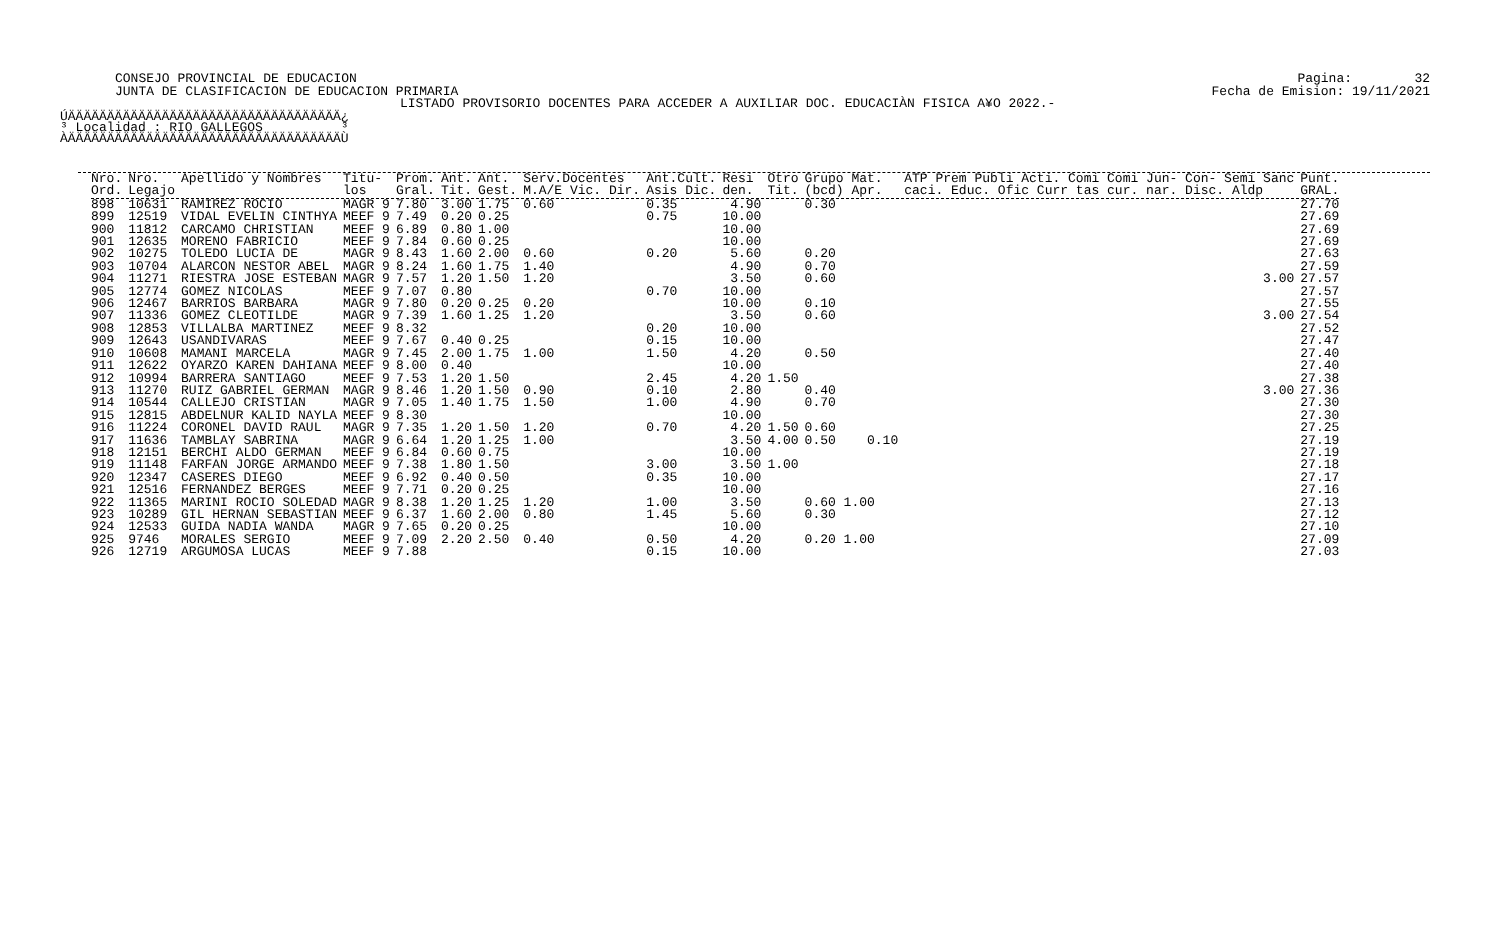CONSEJO PROVINCIAL DE EDUCACION JUNTA DE CLASIFICACION DE EDUCACION PRIMARIA
Pagina: 32 Fecha de Emision: 19/11/2021
LISTADO PROVISORIO DOCENTES PARA ACCEDER A AUXILIAR DOC. EDUCACIÀN FISICA A¥O 2022.-
ÚÄÄÄÄÄÄÄÄÄÄÄÄÄÄÄÄÄÄÄÄÄÄÄÄÄÄÄÄÄÄÄÄÄÄÄ¿ ³ Localidad : RIO GALLEGOS ³ ÀÄÄÄÄÄÄÄÄÄÄÄÄÄÄÄÄÄÄÄÄÄÄÄÄÄÄÄÄÄÄÄÄÄÄÄÙ
| Nro. Ord. | Nro. Legajo | Apellido y Nombres | Titu- los | Prom. Gral. | Ant. Tit. | Ant. Gest. | Serv.Docentes M.A/E Vic. Dir. | Ant.Cult. Asis Dic. | Resi den. | Otro Tit. | Grupo Mat. (bcd) Apr. | ATP Prem Publi Acti. Comi Comi Jun- Con- Semi Sanc caci. Educ. Ofic Curr tas cur. nar. Disc. Aldp | Punt. GRAL. |
| --- | --- | --- | --- | --- | --- | --- | --- | --- | --- | --- | --- | --- | --- |
| 898 | 10631 | RAMIREZ ROCIO | MAGR 9 | 7.80 | 3.00 | 1.75 | 0.60 | 0.35 | 4.90 | | 0.30 | | 27.70 |
| 899 | 12519 | VIDAL EVELIN CINTHYA | MEEF 9 | 7.49 | 0.20 | 0.25 | | 0.75 | 10.00 | | | | 27.69 |
| 900 | 11812 | CARCAMO CHRISTIAN | MEEF 9 | 6.89 | 0.80 | 1.00 | | | 10.00 | | | | 27.69 |
| 901 | 12635 | MORENO FABRICIO | MEEF 9 | 7.84 | 0.60 | 0.25 | | | 10.00 | | | | 27.69 |
| 902 | 10275 | TOLEDO LUCIA DE | MAGR 9 | 8.43 | 1.60 | 2.00 | 0.60 | 0.20 | 5.60 | | 0.20 | | 27.63 |
| 903 | 10704 | ALARCON NESTOR ABEL | MAGR 9 | 8.24 | 1.60 | 1.75 | 1.40 | | 4.90 | | 0.70 | | 27.59 |
| 904 | 11271 | RIESTRA JOSE ESTEBAN | MAGR 9 | 7.57 | 1.20 | 1.50 | 1.20 | | 3.50 | | 0.60 | 3.00 | 27.57 |
| 905 | 12774 | GOMEZ NICOLAS | MEEF 9 | 7.07 | 0.80 | | | 0.70 | 10.00 | | | | 27.57 |
| 906 | 12467 | BARRIOS BARBARA | MAGR 9 | 7.80 | 0.20 | 0.25 | 0.20 | | 10.00 | | 0.10 | | 27.55 |
| 907 | 11336 | GOMEZ CLEOTILDE | MAGR 9 | 7.39 | 1.60 | 1.25 | 1.20 | | 3.50 | | 0.60 | 3.00 | 27.54 |
| 908 | 12853 | VILLALBA MARTINEZ | MEEF 9 | 8.32 | | | | 0.20 | 10.00 | | | | 27.52 |
| 909 | 12643 | USANDIVARAS | MEEF 9 | 7.67 | 0.40 | 0.25 | | 0.15 | 10.00 | | | | 27.47 |
| 910 | 10608 | MAMANI MARCELA | MAGR 9 | 7.45 | 2.00 | 1.75 | 1.00 | 1.50 | 4.20 | | 0.50 | | 27.40 |
| 911 | 12622 | OYARZO KAREN DAHIANA | MEEF 9 | 8.00 | 0.40 | | | | 10.00 | | | | 27.40 |
| 912 | 10994 | BARRERA SANTIAGO | MEEF 9 | 7.53 | 1.20 | 1.50 | | 2.45 | 4.20 | 1.50 | | | 27.38 |
| 913 | 11270 | RUIZ GABRIEL GERMAN | MAGR 9 | 8.46 | 1.20 | 1.50 | 0.90 | 0.10 | 2.80 | | 0.40 | 3.00 | 27.36 |
| 914 | 10544 | CALLEJO CRISTIAN | MAGR 9 | 7.05 | 1.40 | 1.75 | 1.50 | 1.00 | 4.90 | | 0.70 | | 27.30 |
| 915 | 12815 | ABDELNUR KALID NAYLA | MEEF 9 | 8.30 | | | | | 10.00 | | | | 27.30 |
| 916 | 11224 | CORONEL DAVID RAUL | MAGR 9 | 7.35 | 1.20 | 1.50 | 1.20 | 0.70 | 4.20 | 1.50 | 0.60 | | 27.25 |
| 917 | 11636 | TAMBLAY SABRINA | MAGR 9 | 6.64 | 1.20 | 1.25 | 1.00 | | 3.50 | 4.00 | 0.50 0.10 | | 27.19 |
| 918 | 12151 | BERCHI ALDO GERMAN | MEEF 9 | 6.84 | 0.60 | 0.75 | | | 10.00 | | | | 27.19 |
| 919 | 11148 | FARFAN JORGE ARMANDO | MEEF 9 | 7.38 | 1.80 | 1.50 | | 3.00 | 3.50 | 1.00 | | | 27.18 |
| 920 | 12347 | CASERES DIEGO | MEEF 9 | 6.92 | 0.40 | 0.50 | | 0.35 | 10.00 | | | | 27.17 |
| 921 | 12516 | FERNANDEZ BERGES | MEEF 9 | 7.71 | 0.20 | 0.25 | | | 10.00 | | | | 27.16 |
| 922 | 11365 | MARINI ROCIO SOLEDAD | MAGR 9 | 8.38 | 1.20 | 1.25 | 1.20 | 1.00 | 3.50 | | 0.60 1.00 | | 27.13 |
| 923 | 10289 | GIL HERNAN SEBASTIAN | MEEF 9 | 6.37 | 1.60 | 2.00 | 0.80 | 1.45 | 5.60 | | 0.30 | | 27.12 |
| 924 | 12533 | GUIDA NADIA WANDA | MAGR 9 | 7.65 | 0.20 | 0.25 | | | 10.00 | | | | 27.10 |
| 925 | 9746 | MORALES SERGIO | MEEF 9 | 7.09 | 2.20 | 2.50 | 0.40 | 0.50 | 4.20 | | 0.20 1.00 | | 27.09 |
| 926 | 12719 | ARGUMOSA LUCAS | MEEF 9 | 7.88 | | | | 0.15 | 10.00 | | | | 27.03 |